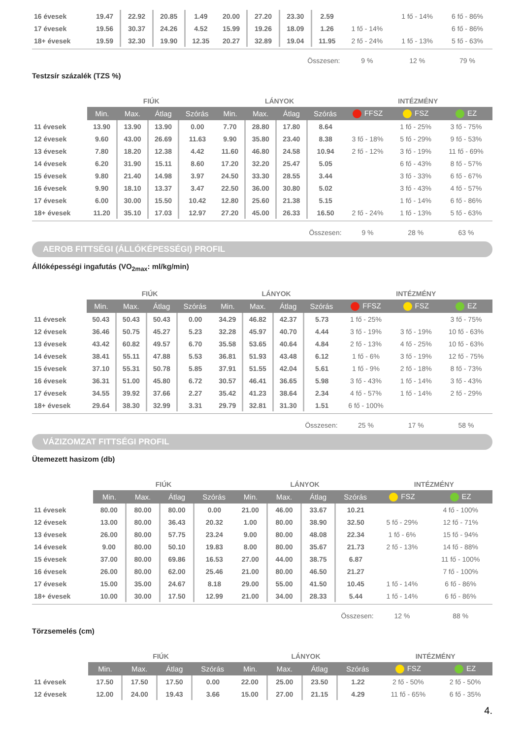| 16 évesek | 19.47 | 22.92 | 20.85 | 1.49 | 20.00 | 27.20 | 23.30 | 2.59 | | 1 fő - 14% | 6 fő - 86% |
| 17 évesek | 19.56 | 30.37 | 24.26 | 4.52 | 15.99 | 19.26 | 18.09 | 1.26 | 1 fő - 14% | | 6 fő - 86% |
| 18+ évesek | 19.59 | 32.30 | 19.90 | 12.35 | 20.27 | 32.89 | 19.04 | 11.95 | 2 fő - 24% | 1 fő - 13% | 5 fő - 63% |
| Összesen: | | | | | | | | | 9 % | 12 % | 79 % |
Testzsír százalék (TZS %)
| | FIÚK | | | | LÁNYOK | | | | INTÉZMÉNY | | |
| --- | --- | --- | --- | --- | --- | --- | --- | --- | --- | --- | --- |
| | Min. | Max. | Átlag | Szórás | Min. | Max. | Átlag | Szórás | FFSZ | FSZ | EZ |
| 11 évesek | 13.90 | 13.90 | 13.90 | 0.00 | 7.70 | 28.80 | 17.80 | 8.64 | | 1 fő - 25% | 3 fő - 75% |
| 12 évesek | 9.60 | 43.00 | 26.69 | 11.63 | 9.90 | 35.80 | 23.40 | 8.38 | 3 fő - 18% | 5 fő - 29% | 9 fő - 53% |
| 13 évesek | 7.80 | 18.20 | 12.38 | 4.42 | 11.60 | 46.80 | 24.58 | 10.94 | 2 fő - 12% | 3 fő - 19% | 11 fő - 69% |
| 14 évesek | 6.20 | 31.90 | 15.11 | 8.60 | 17.20 | 32.20 | 25.47 | 5.05 | | 6 fő - 43% | 8 fő - 57% |
| 15 évesek | 9.80 | 21.40 | 14.98 | 3.97 | 24.50 | 33.30 | 28.55 | 3.44 | | 3 fő - 33% | 6 fő - 67% |
| 16 évesek | 9.90 | 18.10 | 13.37 | 3.47 | 22.50 | 36.00 | 30.80 | 5.02 | | 3 fő - 43% | 4 fő - 57% |
| 17 évesek | 6.00 | 30.00 | 15.50 | 10.42 | 12.80 | 25.60 | 21.38 | 5.15 | | 1 fő - 14% | 6 fő - 86% |
| 18+ évesek | 11.20 | 35.10 | 17.03 | 12.97 | 27.20 | 45.00 | 26.33 | 16.50 | 2 fő - 24% | 1 fő - 13% | 5 fő - 63% |
| Összesen: | | | | | | | | | 9 % | 28 % | 63 % |
AEROB FITTSÉGI (ÁLLÓKÉPESSÉGI) PROFIL
Állóképességi ingafutás (VO<sub>2max</sub>: ml/kg/min)
| | FIÚK | | | | LÁNYOK | | | | INTÉZMÉNY | | |
| --- | --- | --- | --- | --- | --- | --- | --- | --- | --- | --- | --- |
| | Min. | Max. | Átlag | Szórás | Min. | Max. | Átlag | Szórás | FFSZ | FSZ | EZ |
| 11 évesek | 50.43 | 50.43 | 50.43 | 0.00 | 34.29 | 46.82 | 42.37 | 5.73 | 1 fő - 25% | | 3 fő - 75% |
| 12 évesek | 36.46 | 50.75 | 45.27 | 5.23 | 32.28 | 45.97 | 40.70 | 4.44 | 3 fő - 19% | 3 fő - 19% | 10 fő - 63% |
| 13 évesek | 43.42 | 60.82 | 49.57 | 6.70 | 35.58 | 53.65 | 40.64 | 4.84 | 2 fő - 13% | 4 fő - 25% | 10 fő - 63% |
| 14 évesek | 38.41 | 55.11 | 47.88 | 5.53 | 36.81 | 51.93 | 43.48 | 6.12 | 1 fő - 6% | 3 fő - 19% | 12 fő - 75% |
| 15 évesek | 37.10 | 55.31 | 50.78 | 5.85 | 37.91 | 51.55 | 42.04 | 5.61 | 1 fő - 9% | 2 fő - 18% | 8 fő - 73% |
| 16 évesek | 36.31 | 51.00 | 45.80 | 6.72 | 30.57 | 46.41 | 36.65 | 5.98 | 3 fő - 43% | 1 fő - 14% | 3 fő - 43% |
| 17 évesek | 34.55 | 39.92 | 37.66 | 2.27 | 35.42 | 41.23 | 38.64 | 2.34 | 4 fő - 57% | 1 fő - 14% | 2 fő - 29% |
| 18+ évesek | 29.64 | 38.30 | 32.99 | 3.31 | 29.79 | 32.81 | 31.30 | 1.51 | 6 fő - 100% | | |
| Összesen: | | | | | | | | | 25 % | 17 % | 58 % |
VÁZIZOMZAT FITTSÉGI PROFIL
Ütemezett hasizom (db)
| | FIÚK | | | | LÁNYOK | | | | INTÉZMÉNY | |
| --- | --- | --- | --- | --- | --- | --- | --- | --- | --- | --- |
| | Min. | Max. | Átlag | Szórás | Min. | Max. | Átlag | Szórás | FSZ | EZ |
| 11 évesek | 80.00 | 80.00 | 80.00 | 0.00 | 21.00 | 46.00 | 33.67 | 10.21 | | 4 fő - 100% |
| 12 évesek | 13.00 | 80.00 | 36.43 | 20.32 | 1.00 | 80.00 | 38.90 | 32.50 | 5 fő - 29% | 12 fő - 71% |
| 13 évesek | 26.00 | 80.00 | 57.75 | 23.24 | 9.00 | 80.00 | 48.08 | 22.34 | 1 fő - 6% | 15 fő - 94% |
| 14 évesek | 9.00 | 80.00 | 50.10 | 19.83 | 8.00 | 80.00 | 35.67 | 21.73 | 2 fő - 13% | 14 fő - 88% |
| 15 évesek | 37.00 | 80.00 | 69.86 | 16.53 | 27.00 | 44.00 | 38.75 | 6.87 | | 11 fő - 100% |
| 16 évesek | 26.00 | 80.00 | 62.00 | 25.46 | 21.00 | 80.00 | 46.50 | 21.27 | | 7 fő - 100% |
| 17 évesek | 15.00 | 35.00 | 24.67 | 8.18 | 29.00 | 55.00 | 41.50 | 10.45 | 1 fő - 14% | 6 fő - 86% |
| 18+ évesek | 10.00 | 30.00 | 17.50 | 12.99 | 21.00 | 34.00 | 28.33 | 5.44 | 1 fő - 14% | 6 fő - 86% |
| Összesen: | | | | | | | | | 12 % | 88 % |
Törzsemelés (cm)
| | FIÚK | | | | LÁNYOK | | | | INTÉZMÉNY | |
| --- | --- | --- | --- | --- | --- | --- | --- | --- | --- | --- |
| | Min. | Max. | Átlag | Szórás | Min. | Max. | Átlag | Szórás | FSZ | EZ |
| 11 évesek | 17.50 | 17.50 | 17.50 | 0.00 | 22.00 | 25.00 | 23.50 | 1.22 | 2 fő - 50% | 2 fő - 50% |
| 12 évesek | 12.00 | 24.00 | 19.43 | 3.66 | 15.00 | 27.00 | 21.15 | 4.29 | 11 fő - 65% | 6 fő - 35% |
4.